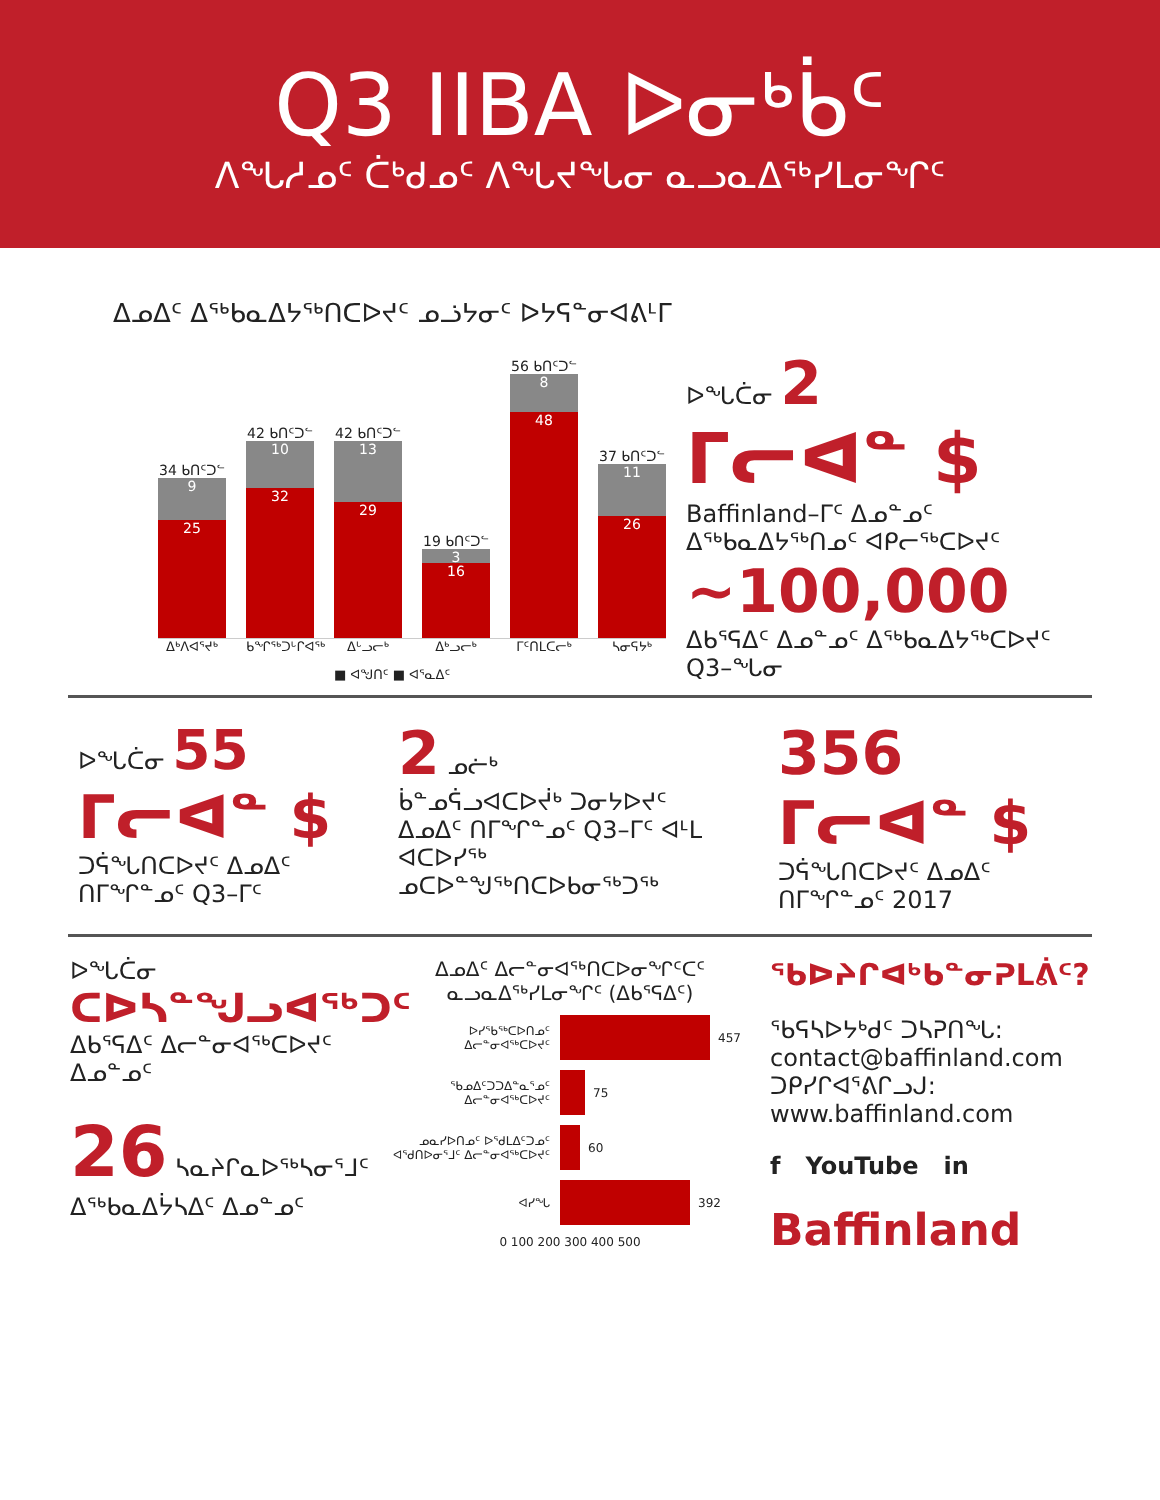Q3 IIBA ᐅᓂᒃᑳᑦ
ᐱᖓᓱᓄᑦ ᑖᒃᑯᓄᑦ ᐱᖓᔪᖓᓂ ᓇᓗᓇᐃᖅᓯᒪᓂᖏᑦ
ᐃᓄᐃᑦ ᐃᖅᑲᓇᐃᔭᖅᑎᑕᐅᔪᑦ ᓄᓘᔭᓂᑦ ᐅᔭᕋᓐᓂᐊᕕᒻᒥ
34 ᑲᑎᑦᑐᓪ
9
25
42 ᑲᑎᑦᑐᓪ
10
32
42 ᑲᑎᑦᑐᓪ
13
29
19 ᑲᑎᑦᑐᓪ
3
16
56 ᑲᑎᑦᑐᓪ
8
48
37 ᑲᑎᑦᑐᓪ
11
26
ᐃᒃᐱᐊᕐᔪᒃ ᑲᖏᖅᑐᒡᒋᐊᖅ ᐃᒡᓗᓕᒃ ᐃᒃᓗᓕᒃ ᒥᑦᑎᒪᑕᓕᒃ ᓴᓂᕋᔭᒃ
■ ᐊᖑᑎᑦ ■ ᐊᕐᓇᐃᑦ
ᐅᖓᑖᓂ 2
ᒥᓕᐊᓐ $
Baffinland–ᒥᑦ ᐃᓄᓐᓄᑦ ᐃᖅᑲᓇᐃᔭᖅᑎᓄᑦ ᐊᑭᓕᖅᑕᐅᔪᑦ
~100,000
ᐃᑲᕐᕋᐃᑦ ᐃᓄᓐᓄᑦ ᐃᖅᑲᓇᐃᔭᖅᑕᐅᔪᑦ Q3–ᖓᓂ
ᐅᖓᑖᓂ 55
ᒥᓕᐊᓐ $
ᑐᕌᖓᑎᑕᐅᔪᑦ ᐃᓄᐃᑦ ᑎᒥᖏᓐᓄᑦ Q3–ᒥᑦ
2 ᓄᓖᒃ
ᑳᓐᓄᕌᓗᐊᑕᐅᔫᒃ ᑐᓂᔭᐅᔪᑦ ᐃᓄᐃᑦ ᑎᒥᖏᓐᓄᑦ Q3–ᒥᑦ ᐊᒻᒪ ᐊᑕᐅᓯᖅ ᓄᑕᐅᓐᖑᖅᑎᑕᐅᑲᓂᖅᑐᖅ
356
ᒥᓕᐊᓐ $
ᑐᕌᖓᑎᑕᐅᔪᑦ ᐃᓄᐃᑦ ᑎᒥᖏᓐᓄᑦ 2017
ᐅᖓᑖᓂ
ᑕᐅᓴᓐᖑᓗᐊᖅᑐᑦ
ᐃᑲᕐᕋᐃᑦ ᐃᓕᓐᓂᐊᖅᑕᐅᔪᑦ ᐃᓄᓐᓄᑦ
26 ᓴᓇᔨᒋᓇᐅᖅᓴᓂᕐᒧᑦ ᐃᖅᑲᓇᐃᔮᓴᐃᑦ ᐃᓄᓐᓄᑦ
ᐃᓄᐃᑦ ᐃᓕᓐᓂᐊᖅᑎᑕᐅᓂᖏᑦᑕᑦ ᓇᓗᓇᐃᖅᓯᒪᓂᖏᑦ (ᐃᑲᕐᕋᐃᑦ)
ᐅᓯᖃᖅᑕᐅᑎᓄᑦ ᐃᓕᓐᓂᐊᖅᑕᐅᔪᑦ 457
ᖃᓄᐃᑦᑐᑐᐃᓐᓇᕐᓄᑦ ᐃᓕᓐᓂᐊᖅᑕᐅᔪᑦ 75
ᓄᓇᓯᐅᑎᓄᑦ ᐅᖁᒪᐃᑦᑐᓄᑦ ᐊᕐᑯᑎᐅᓂᕐᒧᑦ ᐃᓕᓐᓂᐊᖅᑕᐅᔪᑦ 60
ᐊᓯᖓ 392
0 100 200 300 400 500
ᖃᐅᔨᒋᐊᒃᑲᓐᓂᕈᒪᕖᑦ?
ᖃᕋᓴᐅᔭᒃᑯᑦ ᑐᓴᕈᑎᖓ:
contact@baffinland.com
ᑐᑭᓯᒋᐊᕐᕕᒋᓗᒍ:
www.baffinland.com
f YouTube in
Baffinland